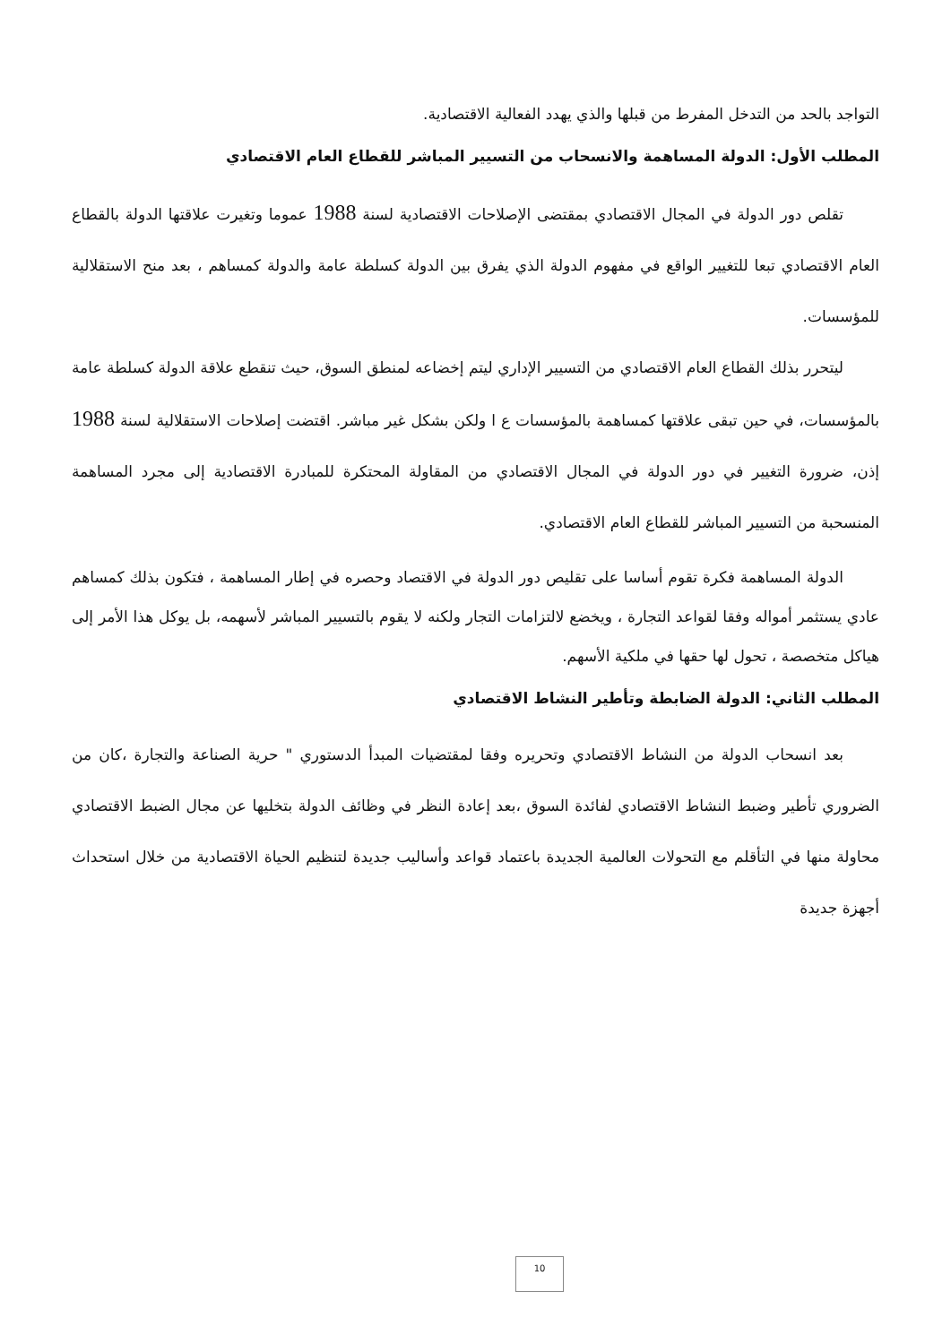التواجد بالحد من التدخل المفرط من قبلها والذي يهدد الفعالية الاقتصادية.
المطلب الأول: الدولة المساهمة والانسحاب من التسيير المباشر للقطاع العام الاقتصادي
تقلص دور الدولة في المجال الاقتصادي بمقتضى الإصلاحات الاقتصادية لسنة 1988 عموما وتغيرت علاقتها الدولة بالقطاع العام الاقتصادي تبعا للتغيير الواقع في مفهوم الدولة الذي يفرق بين الدولة كسلطة عامة والدولة كمساهم ، بعد منح الاستقلالية للمؤسسات.
ليتحرر بذلك القطاع العام الاقتصادي من التسيير الإداري ليتم إخضاعه لمنطق السوق، حيث تنقطع علاقة الدولة كسلطة عامة بالمؤسسات، في حين تبقى علاقتها كمساهمة بالمؤسسات ع ا ولكن بشكل غير مباشر. اقتضت إصلاحات الاستقلالية لسنة 1988 إذن، ضرورة التغيير في دور الدولة في المجال الاقتصادي من المقاولة المحتكرة للمبادرة الاقتصادية إلى مجرد المساهمة المنسحبة من التسيير المباشر للقطاع العام الاقتصادي.
الدولة المساهمة فكرة تقوم أساسا على تقليص دور الدولة في الاقتصاد وحصره في إطار المساهمة ، فتكون بذلك كمساهم عادي يستثمر أمواله وفقا لقواعد التجارة ، ويخضع لالتزامات التجار ولكنه لا يقوم بالتسيير المباشر لأسهمه، بل يوكل هذا الأمر إلى هياكل متخصصة ، تحول لها حقها في ملكية الأسهم.
المطلب الثاني: الدولة الضابطة وتأطير النشاط الاقتصادي
بعد انسحاب الدولة من النشاط الاقتصادي وتحريره وفقا لمقتضيات المبدأ الدستوري " حرية الصناعة والتجارة ،كان من الضروري تأطير وضبط النشاط الاقتصادي لفائدة السوق ،بعد إعادة النظر في وظائف الدولة بتخليها عن مجال الضبط الاقتصادي محاولة منها في التأقلم مع التحولات العالمية الجديدة باعتماد قواعد وأساليب جديدة لتنظيم الحياة الاقتصادية من خلال استحداث أجهزة جديدة
10